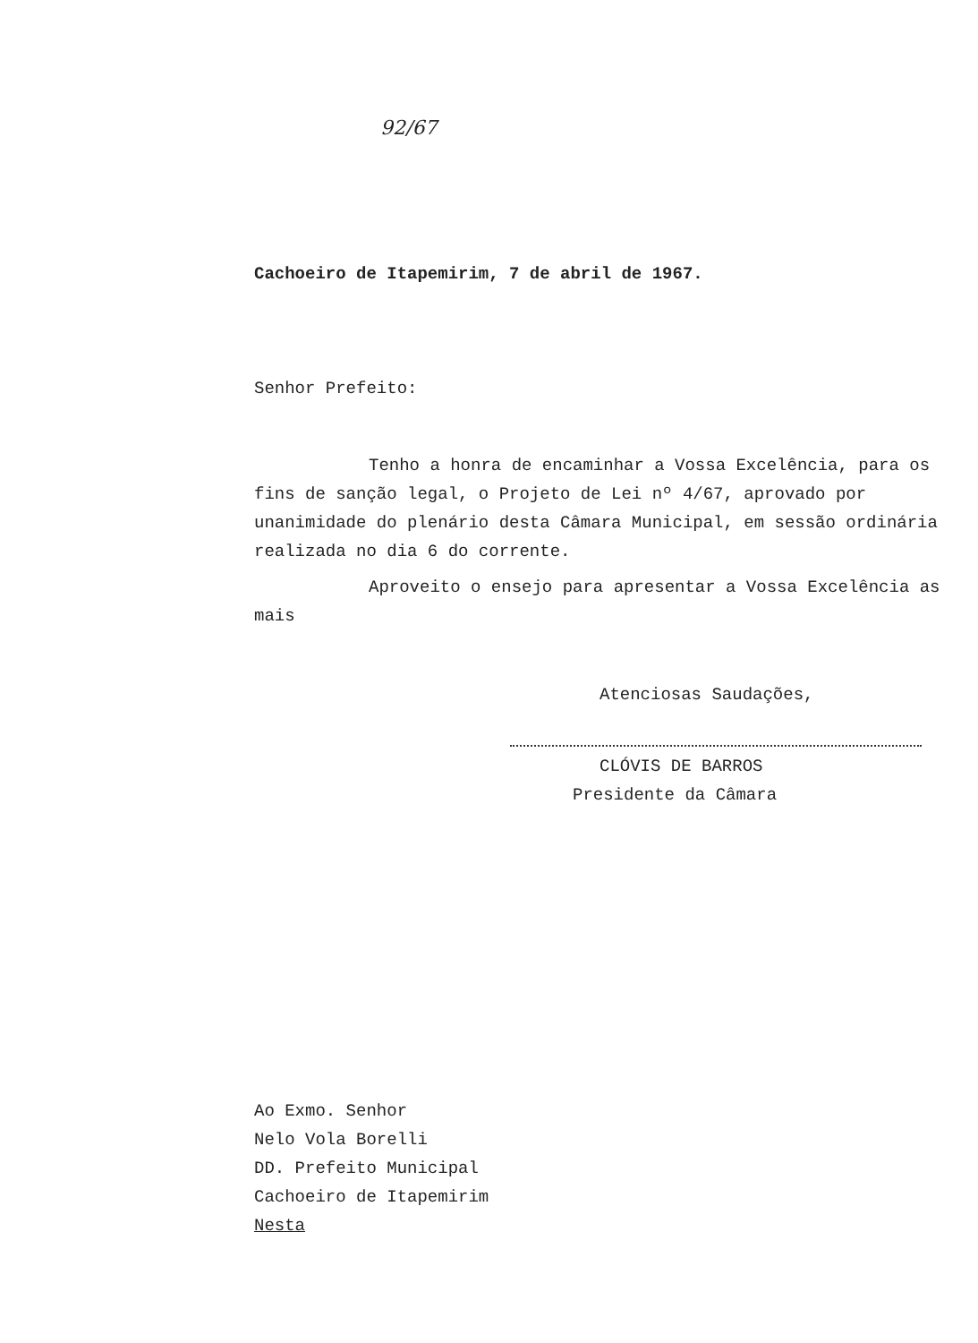92/67
Cachoeiro de Itapemirim, 7 de abril de 1967.
Senhor Prefeito:
Tenho a honra de encaminhar a Vossa Excelência, para os fins de sanção legal, o Projeto de Lei nº 4/67, aprovado por unanimidade do plenário desta Câmara Municipal, em sessão ordinária realizada no dia 6 do corrente.
Aproveito o ensejo para apresentar a Vossa Excelência as mais
Atenciosas Saudações,
CLÓVIS DE BARROS
Presidente da Câmara
Ao Exmo. Senhor
Nelo Vola Borelli
DD. Prefeito Municipal
Cachoeiro de Itapemirim
Nesta